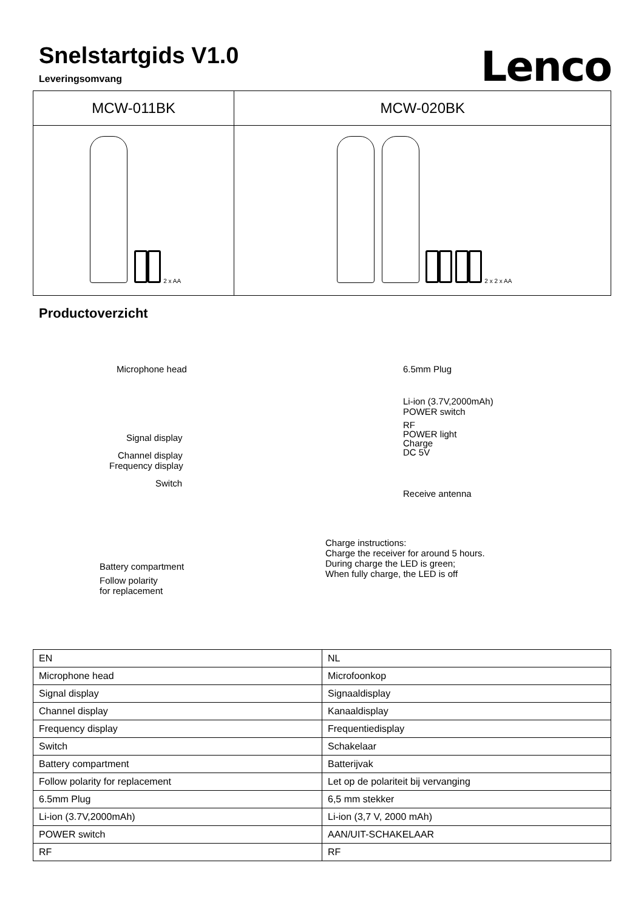Snelstartgids V1.0
Leveringsomvang
Lenco
| MCW-011BK | MCW-020BK |
| --- | --- |
| 2 x AA | 2 x 2 x AA |
Productoverzicht
Microphone head
Signal display
Channel display
Frequency display
Switch
Battery compartment
Follow polarity
for replacement
6.5mm Plug
Li-ion (3.7V,2000mAh)
POWER switch
RF
POWER light
Charge
DC 5V
Receive antenna
Charge instructions:
Charge the receiver for around 5 hours.
During charge the LED is green;
When fully charge, the LED is off
| EN | NL |
| Microphone head | Microfoonkop |
| Signal display | Signaaldisplay |
| Channel display | Kanaaldisplay |
| Frequency display | Frequentiedisplay |
| Switch | Schakelaar |
| Battery compartment | Batterijvak |
| Follow polarity for replacement | Let op de polariteit bij vervanging |
| 6.5mm Plug | 6,5 mm stekker |
| Li-ion (3.7V,2000mAh) | Li-ion (3,7 V, 2000 mAh) |
| POWER switch | AAN/UIT-SCHAKELAAR |
| RF | RF |